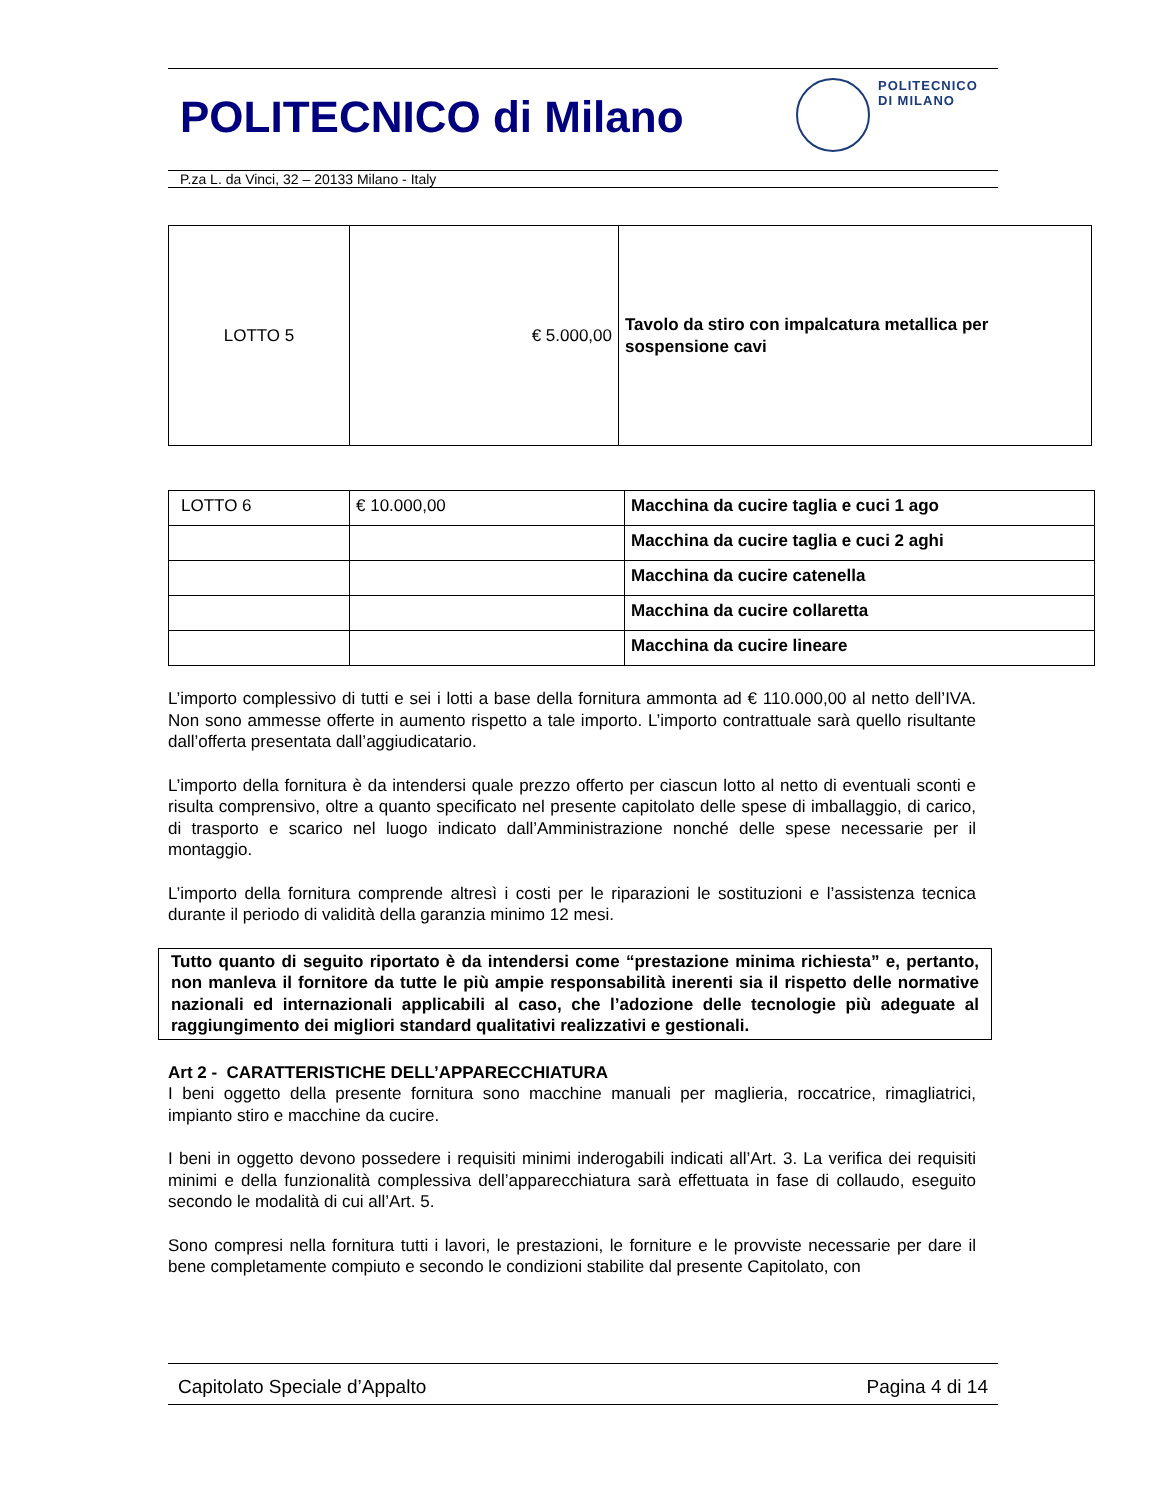POLITECNICO di Milano
POLITECNICO
DI MILANO
P.za L. da Vinci, 32 – 20133 Milano - Italy
| LOTTO 5 | € 5.000,00 | Tavolo da stiro con impalcatura metallica per sospensione cavi |
| LOTTO 6 | € 10.000,00 | Macchina da cucire taglia e cuci 1 ago |
| | | Macchina da cucire taglia e cuci 2 aghi |
| | | Macchina da cucire catenella |
| | | Macchina da cucire collaretta |
| | | Macchina da cucire lineare |
L’importo complessivo di tutti e sei i lotti a base della fornitura ammonta ad € 110.000,00 al netto dell’IVA. Non sono ammesse offerte in aumento rispetto a tale importo. L’importo contrattuale sarà quello risultante dall’offerta presentata dall’aggiudicatario.
L’importo della fornitura è da intendersi quale prezzo offerto per ciascun lotto al netto di eventuali sconti e risulta comprensivo, oltre a quanto specificato nel presente capitolato delle spese di imballaggio, di carico, di trasporto e scarico nel luogo indicato dall’Amministrazione nonché delle spese necessarie per il montaggio.
L’importo della fornitura comprende altresì i costi per le riparazioni le sostituzioni e l’assistenza tecnica durante il periodo di validità della garanzia minimo 12 mesi.
Tutto quanto di seguito riportato è da intendersi come “prestazione minima richiesta” e, pertanto, non manleva il fornitore da tutte le più ampie responsabilità inerenti sia il rispetto delle normative nazionali ed internazionali applicabili al caso, che l’adozione delle tecnologie più adeguate al raggiungimento dei migliori standard qualitativi realizzativi e gestionali.
Art 2 - CARATTERISTICHE DELL’APPARECCHIATURA
I beni oggetto della presente fornitura sono macchine manuali per maglieria, roccatrice, rimagliatrici, impianto stiro e macchine da cucire.
I beni in oggetto devono possedere i requisiti minimi inderogabili indicati all’Art. 3. La verifica dei requisiti minimi e della funzionalità complessiva dell’apparecchiatura sarà effettuata in fase di collaudo, eseguito secondo le modalità di cui all’Art. 5.
Sono compresi nella fornitura tutti i lavori, le prestazioni, le forniture e le provviste necessarie per dare il bene completamente compiuto e secondo le condizioni stabilite dal presente Capitolato, con
Capitolato Speciale d’Appalto Pagina 4 di 14